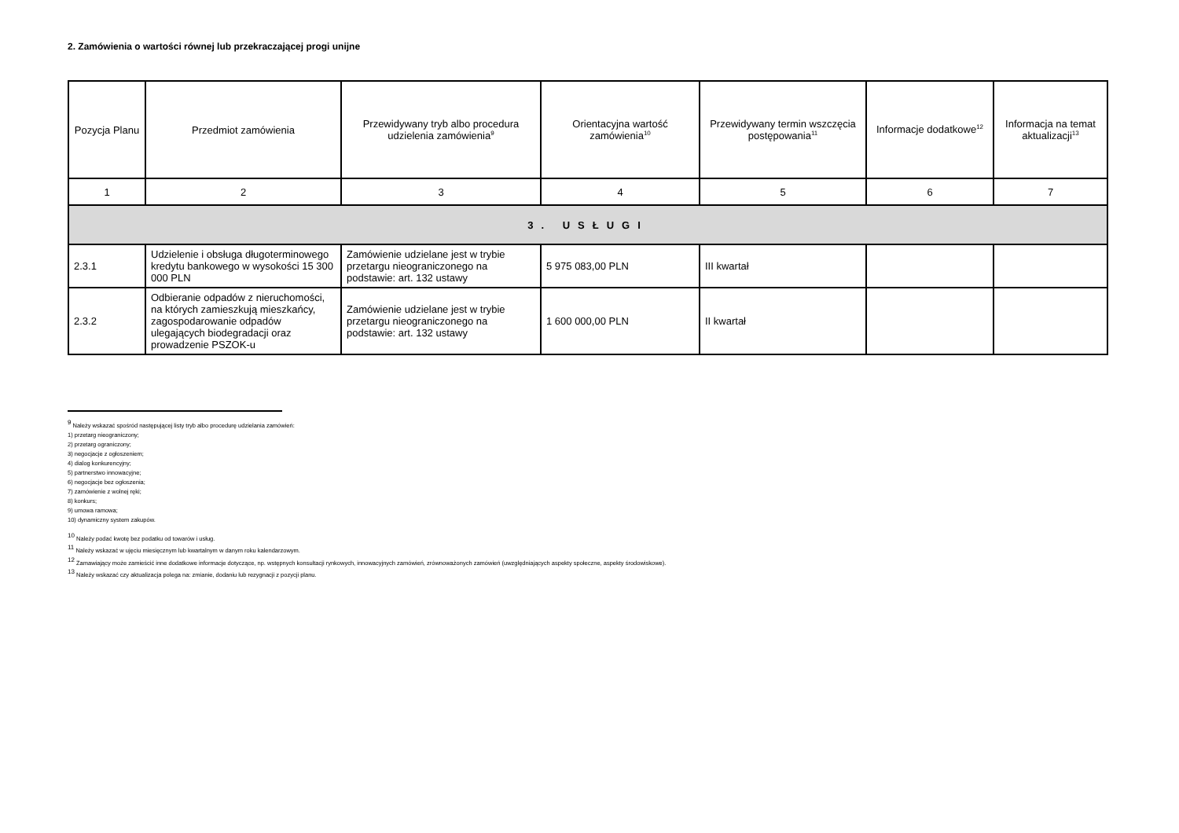2. Zamówienia o wartości równej lub przekraczającej progi unijne
| Pozycja Planu | Przedmiot zamówienia | Przewidywany tryb albo procedura udzielenia zamówienia<sup>9</sup> | Orientacyjna wartość zamówienia<sup>10</sup> | Przewidywany termin wszczęcia postępowania<sup>11</sup> | Informacje dodatkowe<sup>12</sup> | Informacja na temat aktualizacji<sup>13</sup> |
| --- | --- | --- | --- | --- | --- | --- |
| 1 | 2 | 3 | 4 | 5 | 6 | 7 |
| 3. USŁUGI | | | | | | |
| 2.3.1 | Udzielenie i obsługa długoterminowego kredytu bankowego w wysokości 15 300 000 PLN | Zamówienie udzielane jest w trybie przetargu nieograniczonego na podstawie: art. 132 ustawy | 5 975 083,00 PLN | III kwartał | | |
| 2.3.2 | Odbieranie odpadów z nieruchomości, na których zamieszkują mieszkańcy, zagospodarowanie odpadów ulegających biodegradacji oraz prowadzenie PSZOK-u | Zamówienie udzielane jest w trybie przetargu nieograniczonego na podstawie: art. 132 ustawy | 1 600 000,00 PLN | II kwartał | | |
<sup>9</sup> Należy wskazać spośród następującej listy tryb albo procedurę udzielania zamówień:
1) przetarg nieograniczony;
2) przetarg ograniczony;
3) negocjacje z ogłoszeniem;
4) dialog konkurencyjny;
5) partnerstwo innowacyjne;
6) negocjacje bez ogłoszenia;
7) zamówienie z wolnej ręki;
8) konkurs;
9) umowa ramowa;
10) dynamiczny system zakupów.
<sup>10</sup> Należy podać kwotę bez podatku od towarów i usług.
<sup>11</sup> Należy wskazać w ujęciu miesięcznym lub kwartalnym w danym roku kalendarzowym.
<sup>12</sup> Zamawiający może zamieścić inne dodatkowe informacje dotyczące, np. wstępnych konsultacji rynkowych, innowacyjnych zamówień, zrównoważonych zamówień (uwzględniających aspekty społeczne, aspekty środowiskowe).
<sup>13</sup> Należy wskazać czy aktualizacja polega na: zmianie, dodaniu lub rezygnacji z pozycji planu.